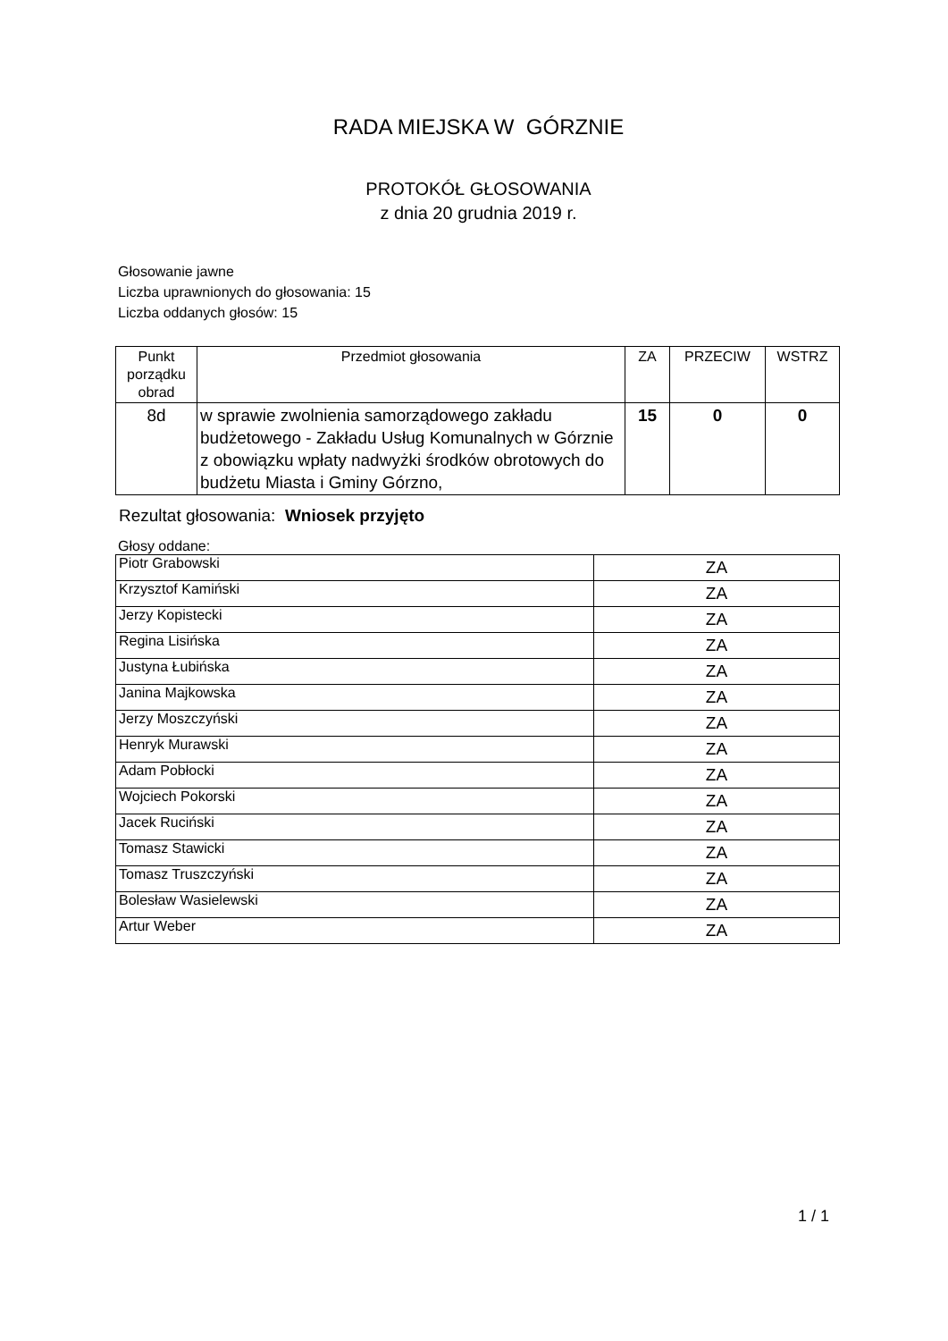RADA MIEJSKA W GÓRZNIE
PROTOKÓŁ GŁOSOWANIA
z dnia 20 grudnia 2019 r.
Głosowanie jawne
Liczba uprawnionych do głosowania: 15
Liczba oddanych głosów: 15
| Punkt porządku obrad | Przedmiot głosowania | ZA | PRZECIW | WSTRZ |
| --- | --- | --- | --- | --- |
| 8d | w sprawie zwolnienia samorządowego zakładu budżetowego - Zakładu Usług Komunalnych w Górznie z obowiązku wpłaty nadwyżki środków obrotowych do budżetu Miasta i Gminy Górzno, | 15 | 0 | 0 |
Rezultat głosowania: Wniosek przyjęto
Głosy oddane:
| Piotr Grabowski | ZA |
| Krzysztof Kamiński | ZA |
| Jerzy Kopistecki | ZA |
| Regina Lisińska | ZA |
| Justyna Łubińska | ZA |
| Janina Majkowska | ZA |
| Jerzy Moszczyński | ZA |
| Henryk Murawski | ZA |
| Adam Pobłocki | ZA |
| Wojciech Pokorski | ZA |
| Jacek Ruciński | ZA |
| Tomasz Stawicki | ZA |
| Tomasz Truszczyński | ZA |
| Bolesław Wasielewski | ZA |
| Artur Weber | ZA |
1 / 1